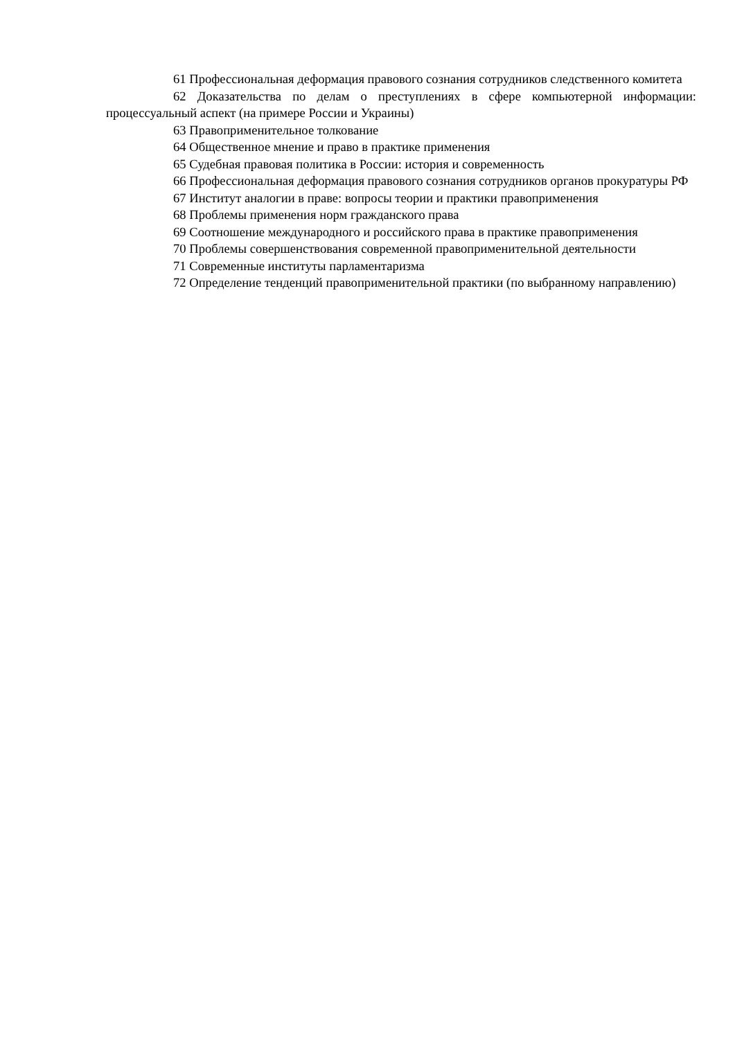61 Профессиональная деформация правового сознания сотрудников следственного комитета
62 Доказательства по делам о преступлениях в сфере компьютерной информации: процессуальный аспект (на примере России и Украины)
63 Правоприменительное толкование
64 Общественное мнение и право в практике применения
65 Судебная правовая политика в России: история и современность
66 Профессиональная деформация правового сознания сотрудников органов прокуратуры РФ
67 Институт аналогии в праве: вопросы теории и практики правоприменения
68 Проблемы применения норм гражданского права
69 Соотношение международного и российского права в практике правоприменения
70 Проблемы совершенствования современной правоприменительной деятельности
71 Современные институты парламентаризма
72 Определение тенденций правоприменительной практики (по выбранному направлению)